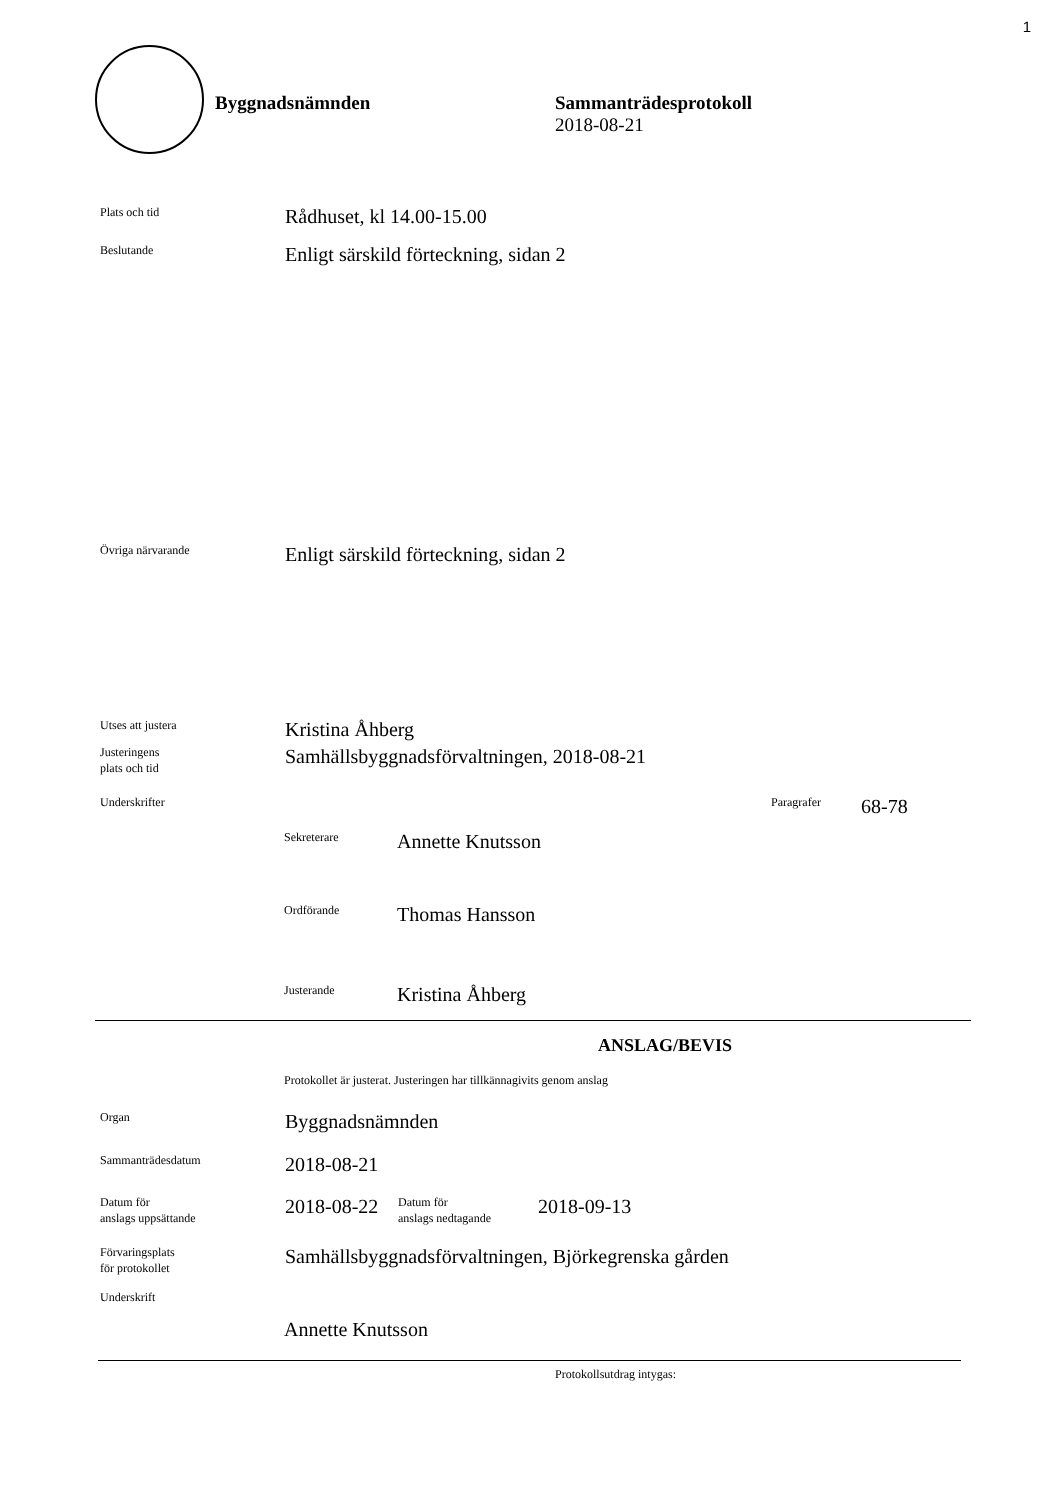1
Byggnadsnämnden
Sammanträdesprotokoll
2018-08-21
Plats och tid
Rådhuset, kl 14.00-15.00
Beslutande
Enligt särskild förteckning, sidan 2
Övriga närvarande
Enligt särskild förteckning, sidan 2
Utses att justera
Kristina Åhberg
Justeringens
plats och tid
Samhällsbyggnadsförvaltningen, 2018-08-21
Underskrifter Paragrafer
68-78
Sekreterare
Annette Knutsson
Ordförande
Thomas Hansson
Justerande
Kristina Åhberg
ANSLAG/BEVIS
Protokollet är justerat. Justeringen har tillkännagivits genom anslag
Organ
Byggnadsnämnden
Sammanträdesdatum
2018-08-21
Datum för
anslags uppsättande
2018-08-22
Datum för
anslags nedtagande
2018-09-13
Förvaringsplats
för protokollet
Samhällsbyggnadsförvaltningen, Björkegrenska gården
Underskrift
Annette Knutsson
Protokollsutdrag intygas: